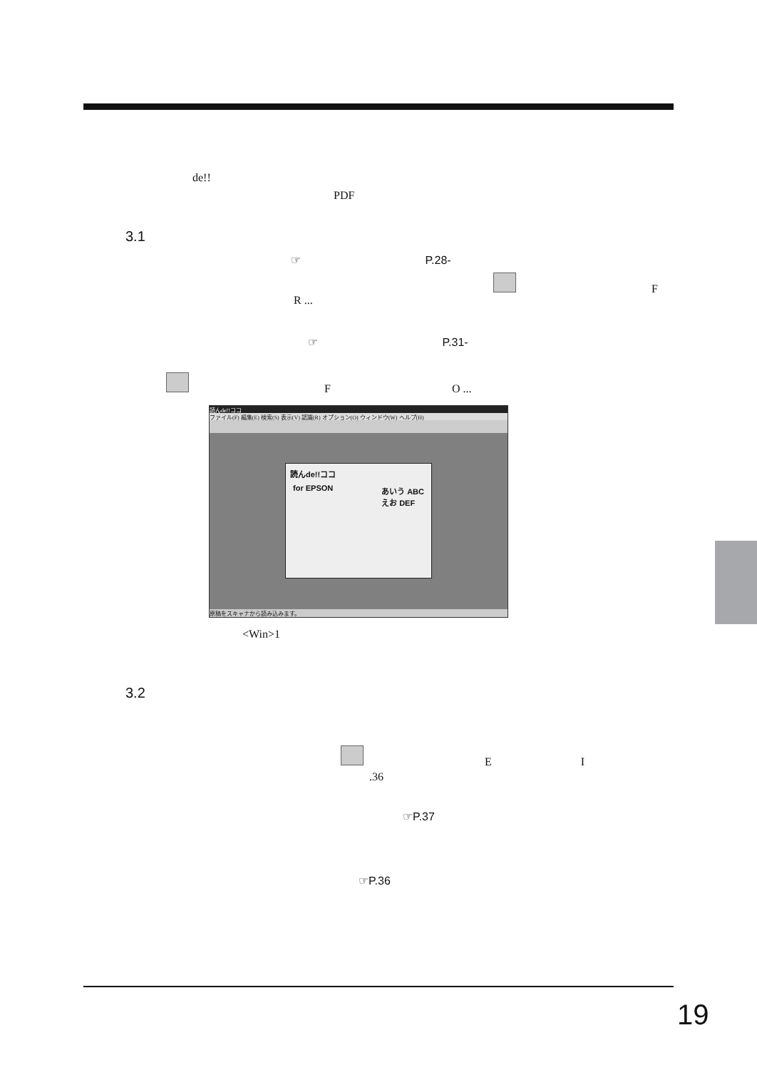de!!
PDF
3.1
☞ P.28-
F
R ...
☞ P.31-
F O ...
読んde!!ココ
ファイル(F) 編集(E) 検索(S) 表示(V) 認識(R) オプション(O) ウィンドウ(W) ヘルプ(H)
読んde!!ココ
for EPSON
あいう ABC
えお DEF
原稿をスキャナから読み込みます。
<Win>1
3.2
E I
.36
☞P.37
☞P.36
19